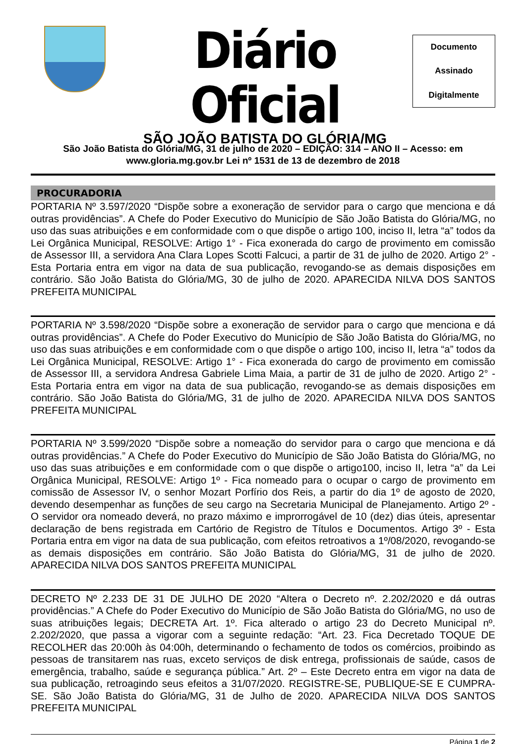Diário Oficial
SÃO JOÃO BATISTA DO GLÓRIA/MG
Documento
Assinado
Digitalmente
São João Batista do Glória/MG, 31 de julho de 2020 – EDIÇÃO: 314 – ANO II – Acesso: em www.gloria.mg.gov.br Lei nº 1531 de 13 de dezembro de 2018
PROCURADORIA
PORTARIA Nº 3.597/2020 “Dispõe sobre a exoneração de servidor para o cargo que menciona e dá outras providências”. A Chefe do Poder Executivo do Município de São João Batista do Glória/MG, no uso das suas atribuições e em conformidade com o que dispõe o artigo 100, inciso II, letra “a” todos da Lei Orgânica Municipal, RESOLVE: Artigo 1° - Fica exonerada do cargo de provimento em comissão de Assessor III, a servidora Ana Clara Lopes Scotti Falcuci, a partir de 31 de julho de 2020. Artigo 2° - Esta Portaria entra em vigor na data de sua publicação, revogando-se as demais disposições em contrário. São João Batista do Glória/MG, 30 de julho de 2020. APARECIDA NILVA DOS SANTOS PREFEITA MUNICIPAL
PORTARIA Nº 3.598/2020 “Dispõe sobre a exoneração de servidor para o cargo que menciona e dá outras providências”. A Chefe do Poder Executivo do Município de São João Batista do Glória/MG, no uso das suas atribuições e em conformidade com o que dispõe o artigo 100, inciso II, letra “a” todos da Lei Orgânica Municipal, RESOLVE: Artigo 1° - Fica exonerada do cargo de provimento em comissão de Assessor III, a servidora Andresa Gabriele Lima Maia, a partir de 31 de julho de 2020. Artigo 2° - Esta Portaria entra em vigor na data de sua publicação, revogando-se as demais disposições em contrário. São João Batista do Glória/MG, 31 de julho de 2020. APARECIDA NILVA DOS SANTOS PREFEITA MUNICIPAL
PORTARIA Nº 3.599/2020 “Dispõe sobre a nomeação do servidor para o cargo que menciona e dá outras providências.” A Chefe do Poder Executivo do Município de São João Batista do Glória/MG, no uso das suas atribuições e em conformidade com o que dispõe o artigo100, inciso II, letra “a” da Lei Orgânica Municipal, RESOLVE: Artigo 1º - Fica nomeado para o ocupar o cargo de provimento em comissão de Assessor IV, o senhor Mozart Porfírio dos Reis, a partir do dia 1º de agosto de 2020, devendo desempenhar as funções de seu cargo na Secretaria Municipal de Planejamento. Artigo 2º - O servidor ora nomeado deverá, no prazo máximo e improrrogável de 10 (dez) dias úteis, apresentar declaração de bens registrada em Cartório de Registro de Títulos e Documentos. Artigo 3º - Esta Portaria entra em vigor na data de sua publicação, com efeitos retroativos a 1º/08/2020, revogando-se as demais disposições em contrário. São João Batista do Glória/MG, 31 de julho de 2020. APARECIDA NILVA DOS SANTOS PREFEITA MUNICIPAL
DECRETO Nº 2.233 DE 31 DE JULHO DE 2020 “Altera o Decreto nº. 2.202/2020 e dá outras providências.” A Chefe do Poder Executivo do Município de São João Batista do Glória/MG, no uso de suas atribuições legais; DECRETA Art. 1º. Fica alterado o artigo 23 do Decreto Municipal nº. 2.202/2020, que passa a vigorar com a seguinte redação: “Art. 23. Fica Decretado TOQUE DE RECOLHER das 20:00h às 04:00h, determinando o fechamento de todos os comércios, proibindo as pessoas de transitarem nas ruas, exceto serviços de disk entrega, profissionais de saúde, casos de emergência, trabalho, saúde e segurança pública.” Art. 2º – Este Decreto entra em vigor na data de sua publicação, retroagindo seus efeitos a 31/07/2020. REGISTRE-SE, PUBLIQUE-SE E CUMPRA-SE. São João Batista do Glória/MG, 31 de Julho de 2020. APARECIDA NILVA DOS SANTOS PREFEITA MUNICIPAL
Página 1 de 2